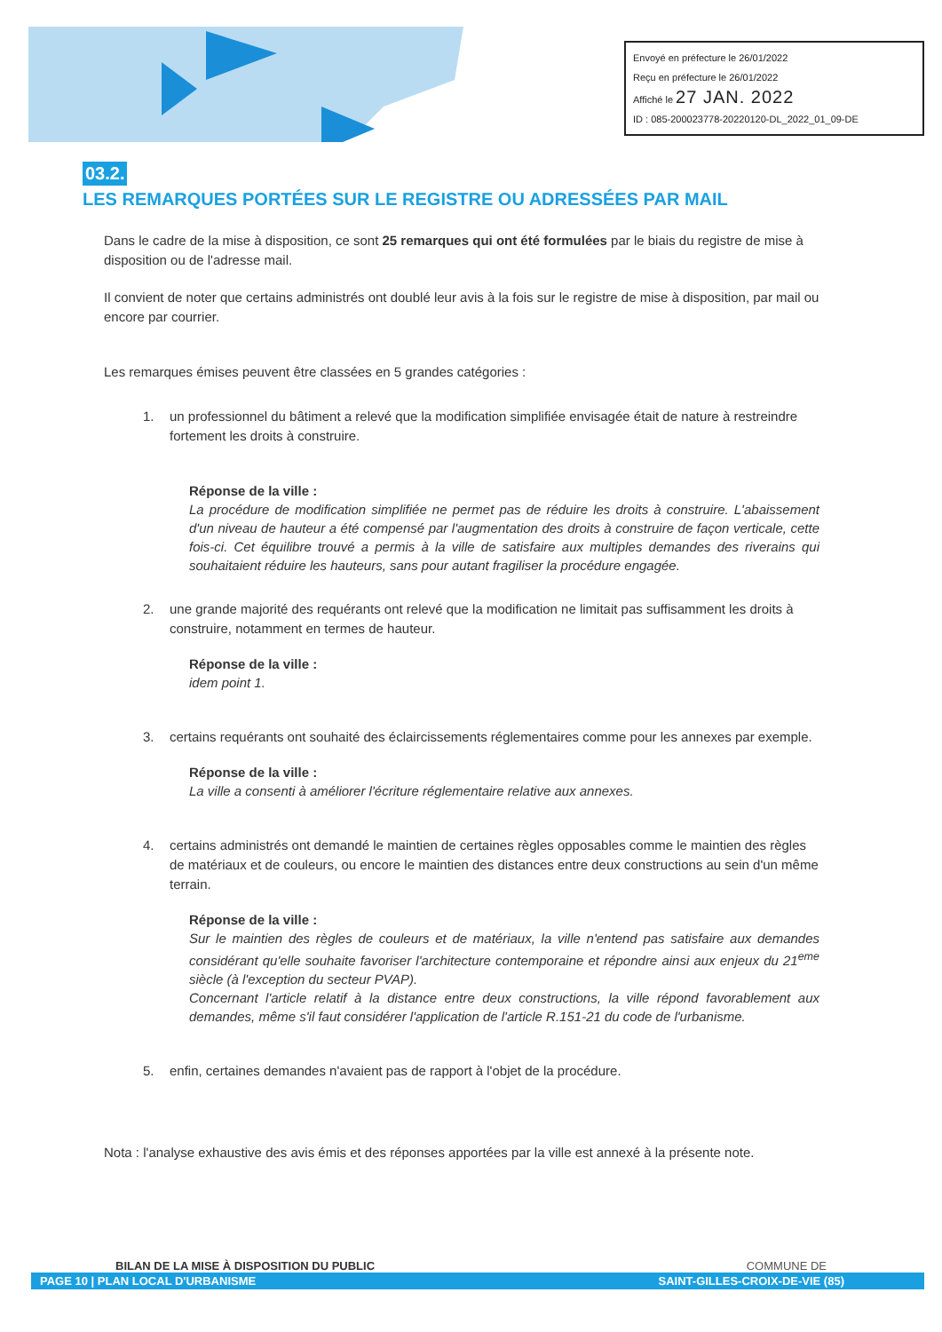Envoyé en préfecture le 26/01/2022
Reçu en préfecture le 26/01/2022
Affiché le 27 JAN. 2022
ID : 085-200023778-20220120-DL_2022_01_09-DE
03.2.
LES REMARQUES PORTÉES SUR LE REGISTRE OU ADRESSÉES PAR MAIL
Dans le cadre de la mise à disposition, ce sont 25 remarques qui ont été formulées par le biais du registre de mise à disposition ou de l'adresse mail.
Il convient de noter que certains administrés ont doublé leur avis à la fois sur le registre de mise à disposition, par mail ou encore par courrier.
Les remarques émises peuvent être classées en 5 grandes catégories :
1. un professionnel du bâtiment a relevé que la modification simplifiée envisagée était de nature à restreindre fortement les droits à construire.
Réponse de la ville :
La procédure de modification simplifiée ne permet pas de réduire les droits à construire. L'abaissement d'un niveau de hauteur a été compensé par l'augmentation des droits à construire de façon verticale, cette fois-ci. Cet équilibre trouvé a permis à la ville de satisfaire aux multiples demandes des riverains qui souhaitaient réduire les hauteurs, sans pour autant fragiliser la procédure engagée.
2. une grande majorité des requérants ont relevé que la modification ne limitait pas suffisamment les droits à construire, notamment en termes de hauteur.
Réponse de la ville :
idem point 1.
3. certains requérants ont souhaité des éclaircissements réglementaires comme pour les annexes par exemple.
Réponse de la ville :
La ville a consenti à améliorer l'écriture réglementaire relative aux annexes.
4. certains administrés ont demandé le maintien de certaines règles opposables comme le maintien des règles de matériaux et de couleurs, ou encore le maintien des distances entre deux constructions au sein d'un même terrain.
Réponse de la ville :
Sur le maintien des règles de couleurs et de matériaux, la ville n'entend pas satisfaire aux demandes considérant qu'elle souhaite favoriser l'architecture contemporaine et répondre ainsi aux enjeux du 21<sup>eme</sup> siècle (à l'exception du secteur PVAP).
Concernant l'article relatif à la distance entre deux constructions, la ville répond favorablement aux demandes, même s'il faut considérer l'application de l'article R.151-21 du code de l'urbanisme.
5. enfin, certaines demandes n'avaient pas de rapport à l'objet de la procédure.
Nota : l'analyse exhaustive des avis émis et des réponses apportées par la ville est annexé à la présente note.
BILAN DE LA MISE À DISPOSITION DU PUBLIC COMMUNE DE
PAGE 10 | PLAN LOCAL D'URBANISME SAINT-GILLES-CROIX-DE-VIE (85)